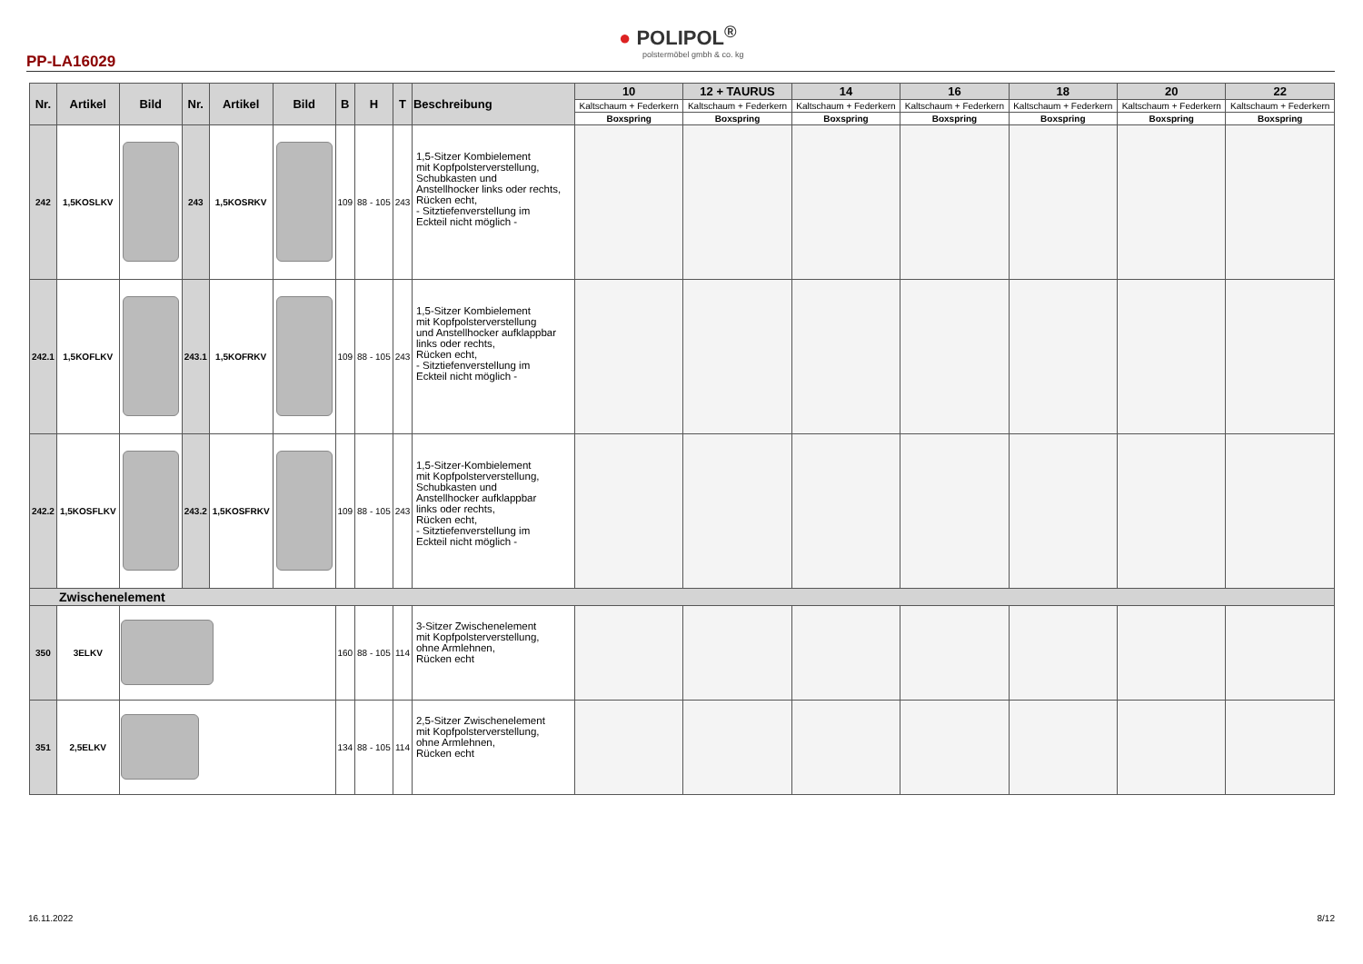● POLIPOL<sup>®</sup>
polstermöbel gmbh & co. kg
PP-LA16029
| Nr. | Artikel | Bild | Nr. | Artikel | Bild | B | H | T | Beschreibung | 10 | 12 + TAURUS | 14 | 16 | 18 | 20 | 22 |
| --- | --- | --- | --- | --- | --- | --- | --- | --- | --- | --- | --- | --- | --- | --- | --- | --- |
| | | | | | | | | | | Kaltschaum + Federkern | Kaltschaum + Federkern | Kaltschaum + Federkern | Kaltschaum + Federkern | Kaltschaum + Federkern | Kaltschaum + Federkern | Kaltschaum + Federkern |
| | | | | | | | | | | Boxspring | Boxspring | Boxspring | Boxspring | Boxspring | Boxspring | Boxspring |
| 242 | 1,5KOSLKV | | 243 | 1,5KOSRKV | | 109 | 88 - 105 | 243 | 1,5-Sitzer Kombielement mit Kopfpolsterverstellung, Schubkasten und Anstellhocker links oder rechts, Rücken echt, - Sitztiefenverstellung im Eckteil nicht möglich - | | | | | | | |
| 242.1 | 1,5KOFLKV | | 243.1 | 1,5KOFRKV | | 109 | 88 - 105 | 243 | 1,5-Sitzer Kombielement mit Kopfpolsterverstellung und Anstellhocker aufklappbar links oder rechts, Rücken echt, - Sitztiefenverstellung im Eckteil nicht möglich - | | | | | | | |
| 242.2 | 1,5KOSFLKV | | 243.2 | 1,5KOSFRKV | | 109 | 88 - 105 | 243 | 1,5-Sitzer-Kombielement mit Kopfpolsterverstellung, Schubkasten und Anstellhocker aufklappbar links oder rechts, Rücken echt, - Sitztiefenverstellung im Eckteil nicht möglich - | | | | | | | |
| Zwischenelement | | | | | | | | | | | | | | | | |
| 350 | 3ELKV | | | | | 160 | 88 - 105 | 114 | 3-Sitzer Zwischenelement mit Kopfpolsterverstellung, ohne Armlehnen, Rücken echt | | | | | | | |
| 351 | 2,5ELKV | | | | | 134 | 88 - 105 | 114 | 2,5-Sitzer Zwischenelement mit Kopfpolsterverstellung, ohne Armlehnen, Rücken echt | | | | | | | |
16.11.2022 8/12